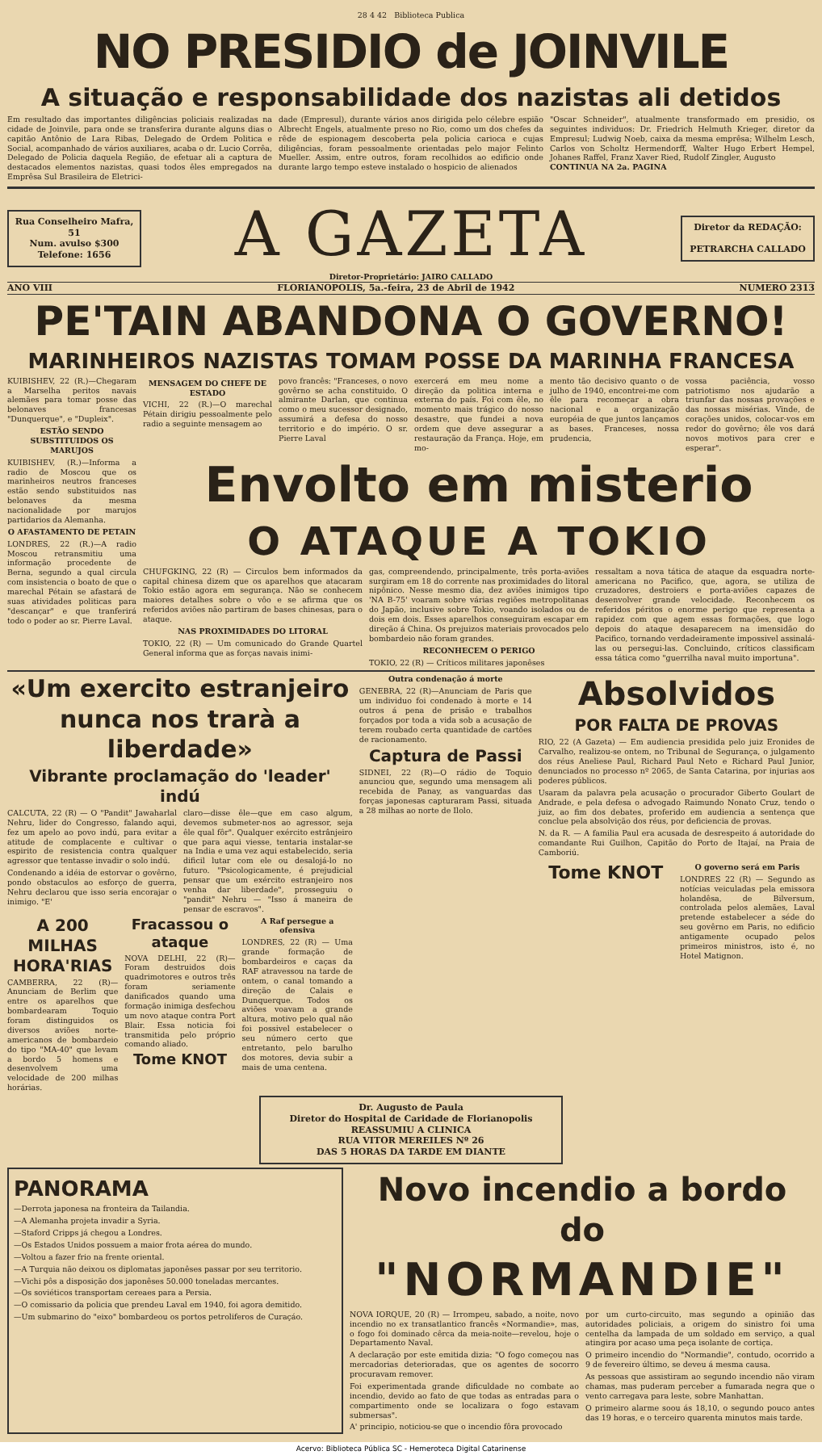28 4 42 Biblioteca Publica
NO PRESIDIO de JOINVILE
A situação e responsabilidade dos nazistas ali detidos
Em resultado das importantes diligências policiais realizadas na cidade de Joinvile, para onde se transferira durante alguns dias o capitão Antônio de Lara Ribas, Delegado de Ordem Politica e Social, acompanhado de vários auxiliares, acaba o dr. Lucio Corrêa, Delegado de Policia daquela Região, de efetuar ali a captura de destacados elementos nazistas, quasi todos êles empregados na Emprêsa Sul Brasileira de Eletrici-
dade (Empresul), durante vários anos dirigida pelo célebre espião Albrecht Engels, atualmente preso no Rio, como um dos chefes da rêde de espionagem descoberta pela policia carioca e cujas diligências, foram pessoalmente orientadas pelo major Felinto Mueller. Assim, entre outros, foram recolhidos ao edificio onde durante largo tempo esteve instalado o hospicio de alienados
"Oscar Schneider", atualmente transformado em presidio, os seguintes individuos: Dr. Friedrich Helmuth Krieger, diretor da Empresul; Ludwig Noeb, caixa da mesma emprêsa; Wilhelm Lesch, Carlos von Scholtz Hermendorff, Walter Hugo Erbert Hempel, Johanes Raffel, Franz Xaver Ried, Rudolf Zingler, Augusto
CONTINUA NA 2a. PAGINA
Rua Conselheiro Mafra, 51
Num. avulso $300
Telefone: 1656
A GAZETA
Diretor-Proprietário: JAIRO CALLADO
Diretor da REDAÇÃO:
PETRARCHA CALLADO
ANO VIII FLORIANOPOLIS, 5a.-feira, 23 de Abril de 1942 NUMERO 2313
PE'TAIN ABANDONA O GOVERNO!
MARINHEIROS NAZISTAS TOMAM POSSE DA MARINHA FRANCESA
KUIBISHEV, 22 (R.)—Chegaram a Marselha peritos navais alemães para tomar posse das belonaves francesas "Dunquerque", e "Dupleix".
ESTÃO SENDO SUBSTITUIDOS OS MARUJOS
KUIBISHEV, (R.)—Informa a radio de Moscou que os marinheiros neutros franceses estão sendo substituidos nas belonaves da mesma nacionalidade por marujos partidarios da Alemanha.
O AFASTAMENTO DE PETAIN
LONDRES, 22 (R.)—A radio Moscou retransmitiu uma informação procedente de Berna, segundo a qual circula com insistencia o boato de que o marechal Pétain se afastará de suas atividades politicas para "descançar" e que tranferirá todo o poder ao sr. Pierre Laval.
MENSAGEM DO CHEFE DE ESTADO
VICHI, 22 (R.)—O marechal Pétain dirigiu pessoalmente pelo radio a seguinte mensagem ao
povo francês: "Franceses, o novo govêrno se acha constituido. O almirante Darlan, que continua como o meu sucessor designado, assumirá a defesa do nosso territorio e do império. O sr. Pierre Laval
exercerá em meu nome a direção da politica interna e externa do país. Foi com êle, no momento mais trágico do nosso desastre, que fundei a nova ordem que deve assegurar a restauração da França. Hoje, em mo-
mento tão decisivo quanto o de julho de 1940, encontrei-me com êle para recomeçar a obra nacional e a organização européia de que juntos lançamos as bases. Franceses, nossa prudencia,
vossa paciência, vosso patriotismo nos ajudarão a triunfar das nossas provações e das nossas misérias. Vinde, de corações unidos, colocar-vos em redor do govêrno; êle vos dará novos motivos para crer e esperar".
Envolto em misterio
O ATAQUE A TOKIO
CHUFGKING, 22 (R) — Circulos bem informados da capital chinesa dizem que os aparelhos que atacaram Tokio estão agora em segurança. Não se conhecem maiores detalhes sobre o vôo e se afirma que os referidos aviões não partiram de bases chinesas, para o ataque.
NAS PROXIMIDADES DO LITORAL
TOKIO, 22 (R) — Um comunicado do Grande Quartel General informa que as forças navais inimi-
gas, compreendendo, principalmente, três porta-aviões surgiram em 18 do corrente nas proximidades do litoral nipônico. Nesse mesmo dia, dez aviões inimigos tipo 'NA B-75' voaram sobre várias regiões metropolitanas do Japão, inclusive sobre Tokio, voando isolados ou de dois em dois. Esses aparelhos conseguiram escapar em direção á China. Os prejuizos materiais provocados pelo bombardeio não foram grandes.
RECONHECEM O PERIGO
TOKIO, 22 (R) — Críticos militares japonêses
ressaltam a nova tática de ataque da esquadra norte-americana no Pacifico, que, agora, se utiliza de cruzadores, destroiers e porta-aviões capazes de desenvolver grande velocidade. Reconhecem os referidos péritos o enorme perigo que representa a rapidez com que agem essas formações, que logo depois do ataque desaparecem na imensidão do Pacifico, tornando verdadeiramente impossivel assinalá-las ou persegui-las. Concluindo, críticos classificam essa tática como "guerrilha naval muito importuna".
«Um exercito estranjeiro nunca nos trarà a liberdade»
Vibrante proclamação do 'leader' indú
CALCUTA, 22 (R) — O "Pandit" Jawaharlal Nehru, lider do Congresso, falando aqui, fez um apelo ao povo indú, para evitar a atitude de complacente e cultivar o espirito de resistencia contra qualquer agressor que tentasse invadir o solo indú.
Condenando a idéia de estorvar o govêrno, pondo obstaculos ao esforço de guerra, Nehru declarou que isso seria encorajar o inimigo. "E'
claro—disse êle—que em caso algum, devemos submeter-nos ao agressor, seja êle qual fôr". Qualquer exército estrânjeiro que para aqui viesse, tentaria instalar-se na India e uma vez aqui estabelecido, seria dificil lutar com ele ou desalojá-lo no futuro. "Psicologicamente, é prejudicial pensar que um exército estranjeiro nos venha dar liberdade", prosseguiu o "pandit" Nehru — "Isso á maneira de pensar de escravos".
A 200 MILHAS HORA'RIAS
CAMBERRA, 22 (R)—Anunciam de Berlim que entre os aparelhos que bombardearam Toquio foram distinguidos os diversos aviões norte-americanos de bombardeio do tipo "MA-40" que levam a bordo 5 homens e desenvolvem uma velocidade de 200 milhas horárias.
Fracassou o ataque
NOVA DELHI, 22 (R)—Foram destruidos dois quadrimotores e outros três foram seriamente danificados quando uma formação inimiga desfechou um novo ataque contra Port Blair. Essa noticia foi transmitida pelo próprio comando aliado.
Tome KNOT
A Raf persegue a ofensiva
LONDRES, 22 (R) — Uma grande formação de bombardeiros e caças da RAF atravessou na tarde de ontem, o canal tomando a direção de Calais e Dunquerque. Todos os aviões voavam a grande altura, motivo pelo qual não foi possivel estabelecer o seu número certo que entretanto, pelo barulho dos motores, devia subir a mais de uma centena.
Outra condenação á morte
GENEBRA, 22 (R)—Anunciam de Paris que um individuo foi condenado à morte e 14 outros á pena de prisão e trabalhos forçados por toda a vida sob a acusação de terem roubado certa quantidade de cartões de racionamento.
Captura de Passi
SIDNEI, 22 (R)—O rádio de Toquio anunciou que, segundo uma mensagem ali recebida de Panay, as vanguardas das forças japonesas capturaram Passi, situada a 28 milhas ao norte de Ilolo.
Absolvidos
POR FALTA DE PROVAS
RIO, 22 (A Gazeta) — Em audiencia presidida pelo juiz Eronides de Carvalho, realizou-se ontem, no Tribunal de Segurança, o julgamento dos réus Aneliese Paul, Richard Paul Neto e Richard Paul Junior, denunciados no processo nº 2065, de Santa Catarina, por injurias aos poderes públicos.
Usaram da palavra pela acusação o procurador Giberto Goulart de Andrade, e pela defesa o advogado Raimundo Nonato Cruz, tendo o juiz, ao fim dos debates, proferido em audiencia a sentença que conclue pela absolvição dos réus, por deficiencia de provas.
N. da R. — A familia Paul era acusada de desrespeito á autoridade do comandante Rui Guilhon, Capitão do Porto de Itajaí, na Praia de Camboriú.
Tome KNOT
O governo será em Paris
LONDRES 22 (R) — Segundo as notícias veiculadas pela emissora holandêsa, de Bilversum, controlada pelos alemães, Laval pretende estabelecer a séde do seu govêrno em Paris, no edificio antigamente ocupado pelos primeiros ministros, isto é, no Hotel Matignon.
Dr. Augusto de Paula
Diretor do Hospital de Caridade de Florianopolis
REASSUMIU A CLINICA
RUA VITOR MEREILES Nº 26
DAS 5 HORAS DA TARDE EM DIANTE
PANORAMA
—Derrota japonesa na fronteira da Tailandia.
—A Alemanha projeta invadir a Syria.
—Staford Cripps já chegou a Londres.
—Os Estados Unidos possuem a maior frota aérea do mundo.
—Voltou a fazer frio na frente oriental.
—A Turquia não deixou os diplomatas japonêses passar por seu territorio.
—Vichi pôs a disposição dos japonêses 50.000 toneladas mercantes.
—Os soviéticos transportam cereaes para a Persia.
—O comissario da policia que prendeu Laval em 1940, foi agora demitido.
—Um submarino do "eixo" bombardeou os portos petroliferos de Curaçáo.
Novo incendio a bordo do
"NORMANDIE"
NOVA IORQUE, 20 (R) — Irrompeu, sabado, a noite, novo incendio no ex transatlantico francês «Normandie», mas, o fogo foi dominado cêrca da meia-noite—revelou, hoje o Departamento Naval.
A declaração por este emitida dizia: "O fogo começou nas mercadorias deterioradas, que os agentes de socorro procuravam remover.
Foi experimentada grande dificuldade no combate ao incendio, devido ao fato de que todas as entradas para o compartimento onde se localizara o fogo estavam submersas".
A' principio, noticiou-se que o incendio fôra provocado
por um curto-circuito, mas segundo a opinião das autoridades policiais, a origem do sinistro foi uma centelha da lampada de um soldado em serviço, a qual atingira por acaso uma peça isolante de cortiça.
O primeiro incendio do "Normandie", contudo, ocorrido a 9 de fevereiro último, se deveu á mesma causa.
As pessoas que assistiram ao segundo incendio não viram chamas, mas puderam perceber a fumarada negra que o vento carregava para leste, sobre Manhattan.
O primeiro alarme soou ás 18,10, o segundo pouco antes das 19 horas, e o terceiro quarenta minutos mais tarde.
Acervo: Biblioteca Pública SC - Hemeroteca Digital Catarinense